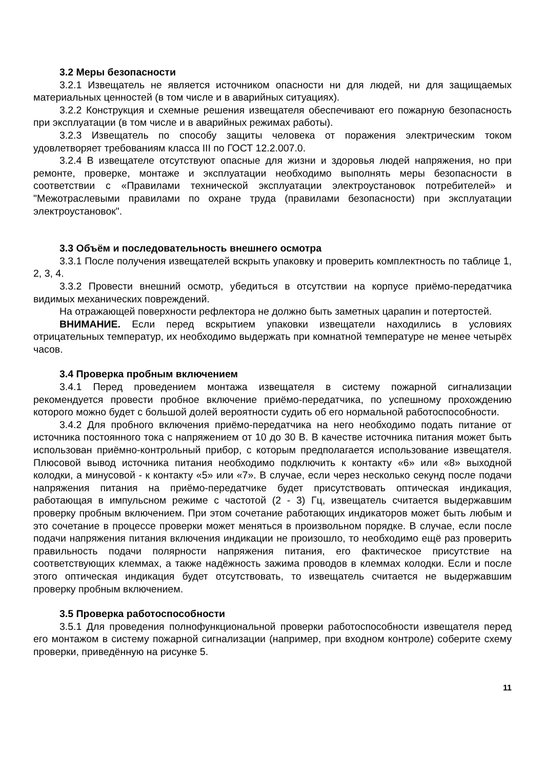3.2 Меры безопасности
3.2.1 Извещатель не является источником опасности ни для людей, ни для защищаемых материальных ценностей (в том числе и в аварийных ситуациях).
3.2.2 Конструкция и схемные решения извещателя обеспечивают его пожарную безопасность при эксплуатации (в том числе и в аварийных режимах работы).
3.2.3 Извещатель по способу защиты человека от поражения электрическим током удовлетворяет требованиям класса III по ГОСТ 12.2.007.0.
3.2.4 В извещателе отсутствуют опасные для жизни и здоровья людей напряжения, но при ремонте, проверке, монтаже и эксплуатации необходимо выполнять меры безопасности в соответствии с «Правилами технической эксплуатации электроустановок потребителей» и "Межотраслевыми правилами по охране труда (правилами безопасности) при эксплуатации электроустановок".
3.3 Объём и последовательность внешнего осмотра
3.3.1 После получения извещателей вскрыть упаковку и проверить комплектность по таблице 1, 2, 3, 4.
3.3.2 Провести внешний осмотр, убедиться в отсутствии на корпусе приёмо-передатчика видимых механических повреждений.
На отражающей поверхности рефлектора не должно быть заметных царапин и потертостей.
ВНИМАНИЕ. Если перед вскрытием упаковки извещатели находились в условиях отрицательных температур, их необходимо выдержать при комнатной температуре не менее четырёх часов.
3.4 Проверка пробным включением
3.4.1 Перед проведением монтажа извещателя в систему пожарной сигнализации рекомендуется провести пробное включение приёмо-передатчика, по успешному прохождению которого можно будет с большой долей вероятности судить об его нормальной работоспособности.
3.4.2 Для пробного включения приёмо-передатчика на него необходимо подать питание от источника постоянного тока с напряжением от 10 до 30 В. В качестве источника питания может быть использован приёмно-контрольный прибор, с которым предполагается использование извещателя. Плюсовой вывод источника питания необходимо подключить к контакту «6» или «8» выходной колодки, а минусовой - к контакту «5» или «7». В случае, если через несколько секунд после подачи напряжения питания на приёмо-передатчике будет присутствовать оптическая индикация, работающая в импульсном режиме с частотой (2 - 3) Гц, извещатель считается выдержавшим проверку пробным включением. При этом сочетание работающих индикаторов может быть любым и это сочетание в процессе проверки может меняться в произвольном порядке. В случае, если после подачи напряжения питания включения индикации не произошло, то необходимо ещё раз проверить правильность подачи полярности напряжения питания, его фактическое присутствие на соответствующих клеммах, а также надёжность зажима проводов в клеммах колодки. Если и после этого оптическая индикация будет отсутствовать, то извещатель считается не выдержавшим проверку пробным включением.
3.5 Проверка работоспособности
3.5.1 Для проведения полнофункциональной проверки работоспособности извещателя перед его монтажом в систему пожарной сигнализации (например, при входном контроле) соберите схему проверки, приведённую на рисунке 5.
11